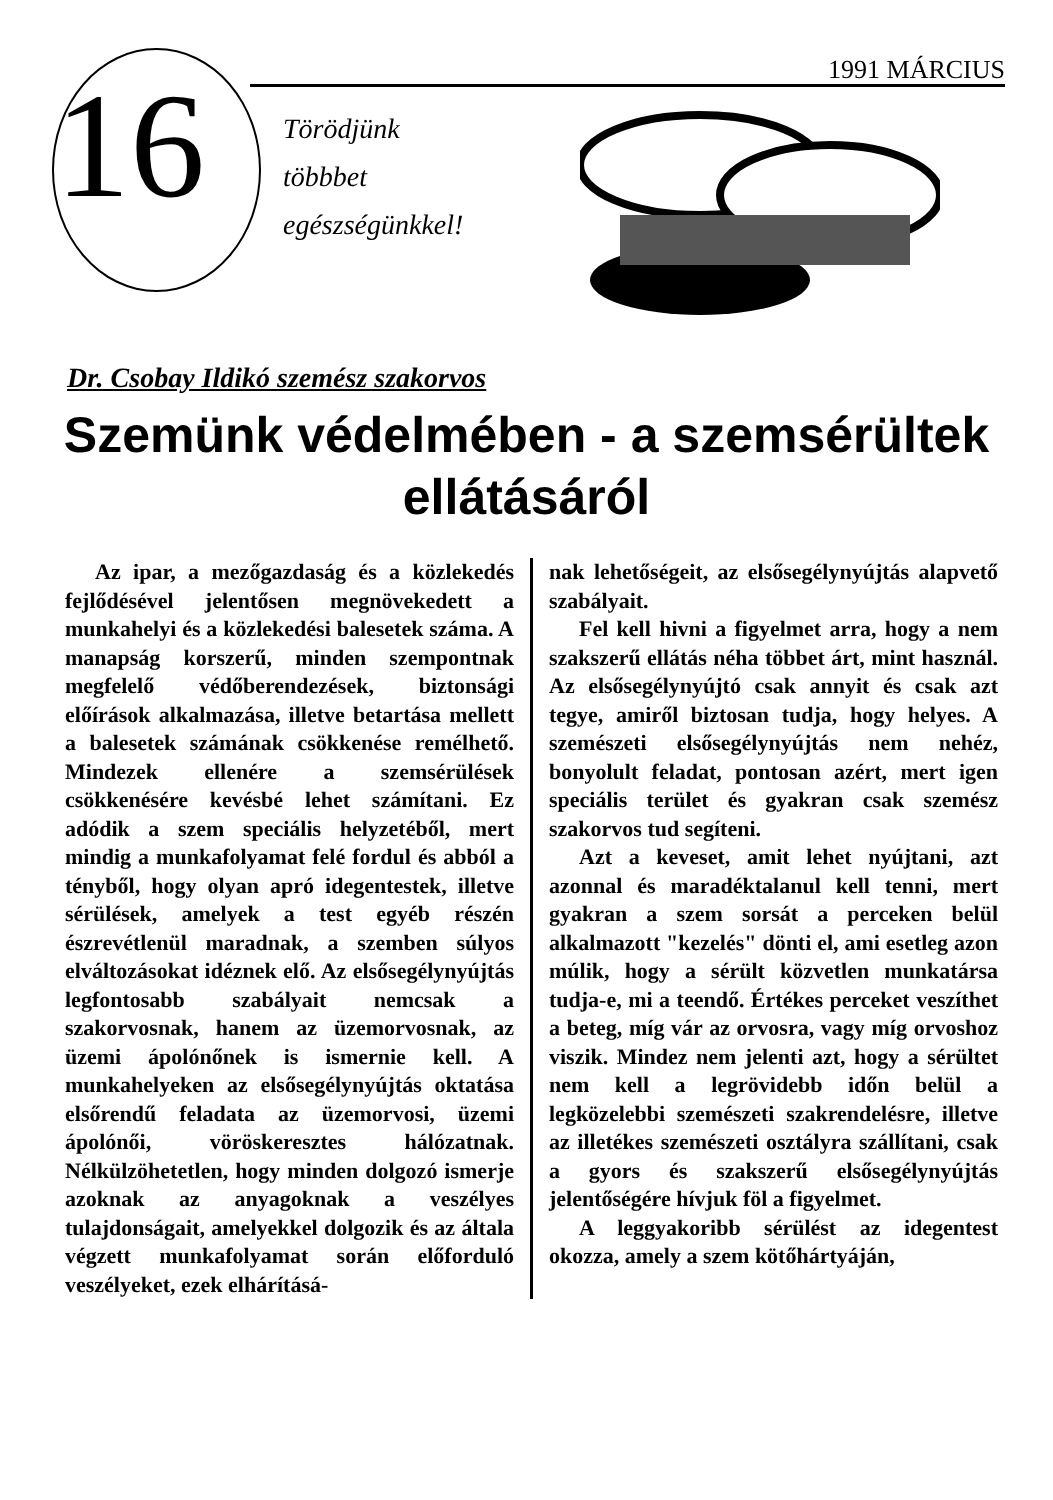16 1991 MÁRCIUS
Törödjünk
többbet
egészségünkkel!
Dr. Csobay Ildikó szemész szakorvos
Szemünk védelmében - a szemsérültek ellátásáról
Az ipar, a mezőgazdaság és a közlekedés fejlődésével jelentősen megnövekedett a munkahelyi és a közlekedési balesetek száma. A manapság korszerű, minden szempontnak megfelelő védőberendezések, biztonsági előírások alkalmazása, illetve betartása mellett a balesetek számának csökkenése remélhető. Mindezek ellenére a szemsérülések csökkenésére kevésbé lehet számítani. Ez adódik a szem speciális helyzetéből, mert mindig a munkafolyamat felé fordul és abból a tényből, hogy olyan apró idegentestek, illetve sérülések, amelyek a test egyéb részén észrevétlenül maradnak, a szemben súlyos elváltozásokat idéznek elő. Az elsősegélynyújtás legfontosabb szabályait nemcsak a szakorvosnak, hanem az üzemorvosnak, az üzemi ápolónőnek is ismernie kell. A munkahelyeken az elsősegélynyújtás oktatása elsőrendű feladata az üzemorvosi, üzemi ápolónői, vöröskeresztes hálózatnak. Nélkülzöhetetlen, hogy minden dolgozó ismerje azoknak az anyagoknak a veszélyes tulajdonságait, amelyekkel dolgozik és az általa végzett munkafolyamat során előforduló veszélyeket, ezek elhárításá-
nak lehetőségeit, az elsősegélynyújtás alapvető szabályait.
Fel kell hivni a figyelmet arra, hogy a nem szakszerű ellátás néha többet árt, mint használ. Az elsősegélynyújtó csak annyit és csak azt tegye, amiről biztosan tudja, hogy helyes. A szemészeti elsősegélynyújtás nem nehéz, bonyolult feladat, pontosan azért, mert igen speciális terület és gyakran csak szemész szakorvos tud segíteni.
Azt a keveset, amit lehet nyújtani, azt azonnal és maradéktalanul kell tenni, mert gyakran a szem sorsát a perceken belül alkalmazott "kezelés" dönti el, ami esetleg azon múlik, hogy a sérült közvetlen munkatársa tudja-e, mi a teendő. Értékes perceket veszíthet a beteg, míg vár az orvosra, vagy míg orvoshoz viszik. Mindez nem jelenti azt, hogy a sérültet nem kell a legrövidebb időn belül a legközelebbi szemészeti szakrendelésre, illetve az illetékes szemészeti osztályra szállítani, csak a gyors és szakszerű elsősegélynyújtás jelentőségére hívjuk föl a figyelmet.
A leggyakoribb sérülést az idegentest okozza, amely a szem kötőhártyáján,